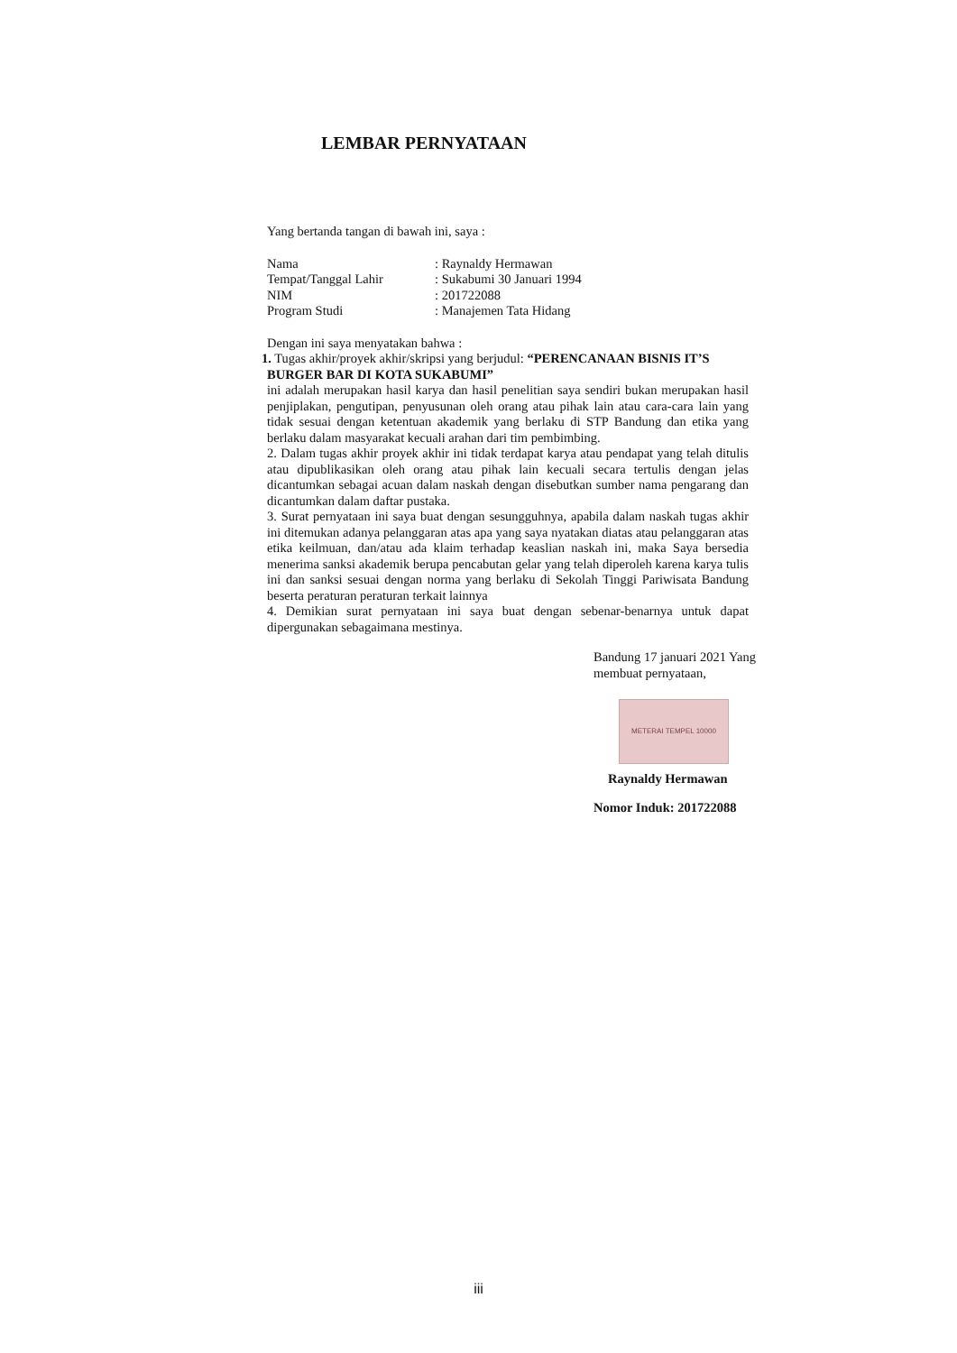LEMBAR PERNYATAAN
Yang bertanda tangan di bawah ini, saya :
| Nama | : Raynaldy Hermawan |
| Tempat/Tanggal Lahir | : Sukabumi 30 Januari 1994 |
| NIM | : 201722088 |
| Program Studi | : Manajemen Tata Hidang |
Dengan ini saya menyatakan bahwa :
1. Tugas akhir/proyek akhir/skripsi yang berjudul: “PERENCANAAN BISNIS IT’S
BURGER BAR DI KOTA SUKABUMI”
ini adalah merupakan hasil karya dan hasil penelitian saya sendiri bukan merupakan hasil penjiplakan, pengutipan, penyusunan oleh orang atau pihak lain atau cara-cara lain yang tidak sesuai dengan ketentuan akademik yang berlaku di STP Bandung dan etika yang berlaku dalam masyarakat kecuali arahan dari tim pembimbing.
2. Dalam tugas akhir proyek akhir ini tidak terdapat karya atau pendapat yang telah ditulis atau dipublikasikan oleh orang atau pihak lain kecuali secara tertulis dengan jelas dicantumkan sebagai acuan dalam naskah dengan disebutkan sumber nama pengarang dan dicantumkan dalam daftar pustaka.
3. Surat pernyataan ini saya buat dengan sesungguhnya, apabila dalam naskah tugas akhir ini ditemukan adanya pelanggaran atas apa yang saya nyatakan diatas atau pelanggaran atas etika keilmuan, dan/atau ada klaim terhadap keaslian naskah ini, maka Saya bersedia menerima sanksi akademik berupa pencabutan gelar yang telah diperoleh karena karya tulis ini dan sanksi sesuai dengan norma yang berlaku di Sekolah Tinggi Pariwisata Bandung beserta peraturan peraturan terkait lainnya
4. Demikian surat pernyataan ini saya buat dengan sebenar-benarnya untuk dapat dipergunakan sebagaimana mestinya.
Bandung 17 januari 2021 Yang membuat pernyataan,
METERAI TEMPEL 10000
Raynaldy Hermawan
Nomor Induk: 201722088
iii